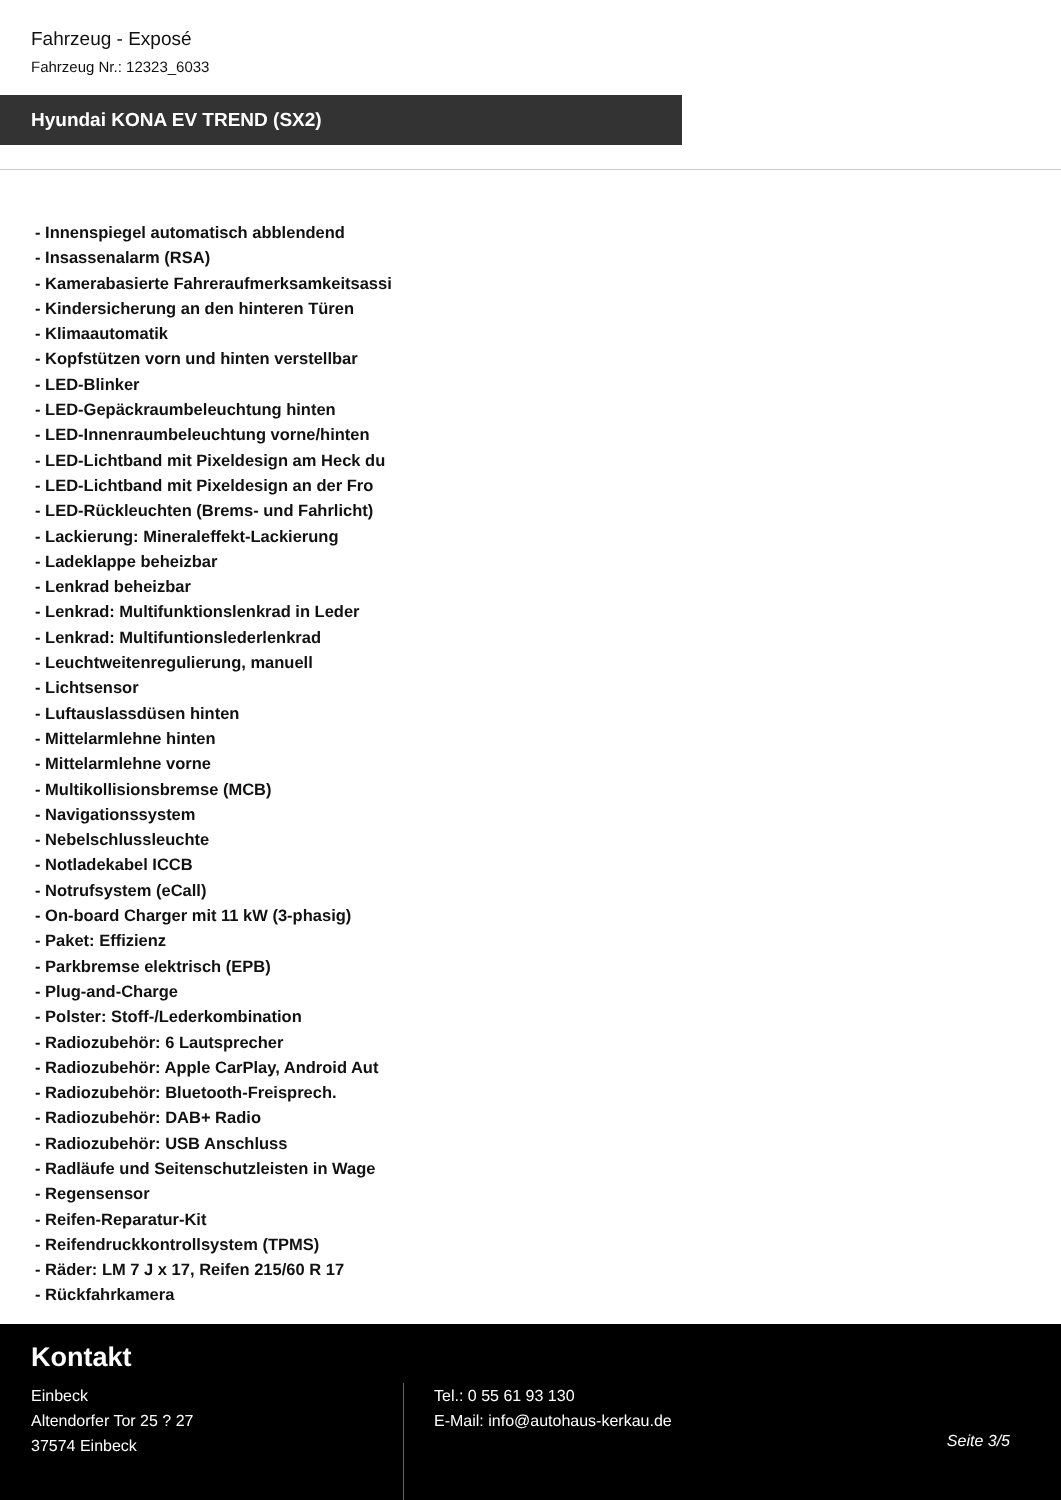Fahrzeug - Exposé
Fahrzeug Nr.: 12323_6033
Hyundai KONA EV TREND (SX2)
- Innenspiegel automatisch abblendend
- Insassenalarm (RSA)
- Kamerabasierte Fahreraufmerksamkeitsassi
- Kindersicherung an den hinteren Türen
- Klimaautomatik
- Kopfstützen vorn und hinten verstellbar
- LED-Blinker
- LED-Gepäckraumbeleuchtung hinten
- LED-Innenraumbeleuchtung vorne/hinten
- LED-Lichtband mit Pixeldesign am Heck du
- LED-Lichtband mit Pixeldesign an der Fro
- LED-Rückleuchten (Brems- und Fahrlicht)
- Lackierung: Mineraleffekt-Lackierung
- Ladeklappe beheizbar
- Lenkrad beheizbar
- Lenkrad: Multifunktionslenkrad in Leder
- Lenkrad: Multifuntionslederlenkrad
- Leuchtweitenregulierung, manuell
- Lichtsensor
- Luftauslassdüsen hinten
- Mittelarmlehne hinten
- Mittelarmlehne vorne
- Multikollisionsbremse (MCB)
- Navigationssystem
- Nebelschlussleuchte
- Notladekabel ICCB
- Notrufsystem (eCall)
- On-board Charger mit 11 kW (3-phasig)
- Paket: Effizienz
- Parkbremse elektrisch (EPB)
- Plug-and-Charge
- Polster: Stoff-/Lederkombination
- Radiozubehör: 6 Lautsprecher
- Radiozubehör: Apple CarPlay, Android Aut
- Radiozubehör: Bluetooth-Freisprech.
- Radiozubehör: DAB+ Radio
- Radiozubehör: USB Anschluss
- Radläufe und Seitenschutzleisten in Wage
- Regensensor
- Reifen-Reparatur-Kit
- Reifendruckkontrollsystem (TPMS)
- Räder: LM 7 J x 17, Reifen 215/60 R 17
- Rückfahrkamera
Kontakt
Einbeck
Altendorfer Tor 25 ? 27
37574 Einbeck
Tel.: 0 55 61 93 130
E-Mail: info@autohaus-kerkau.de
Seite 3/5